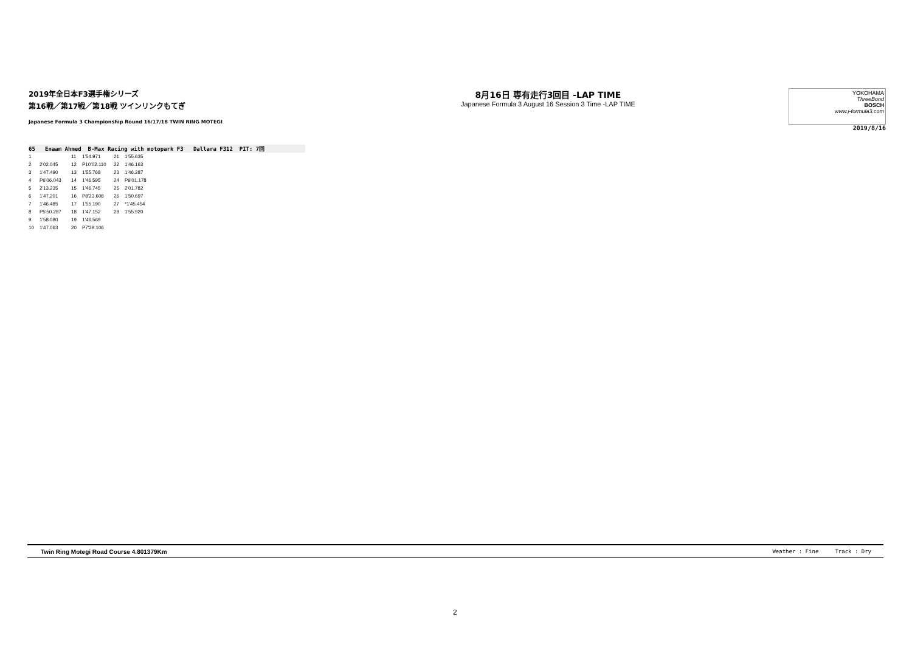2019年全日本F3選手権シリーズ
第16戦／第17戦／第18戦 ツインリンクもてぎ
Japanese Formula 3 Championship Round 16/17/18 TWIN RING MOTEGI
8月16日 専有走行3回目 -LAP TIME
Japanese Formula 3 August 16 Session 3 Time -LAP TIME
YOKOHAMA
ThreeBond
BOSCH
www.j-formula3.com
2019/8/16
65 Enaam Ahmed B-Max Racing with motopark F3 Dallara F312 PIT: 7回
| 1 | | 11 | 1'54.971 | 21 | 1'55.635 |
| 2 | 2'02.045 | 12 | P10'02.110 | 22 | 1'46.163 |
| 3 | 1'47.490 | 13 | 1'55.768 | 23 | 1'46.287 |
| 4 | P6'06.043 | 14 | 1'46.595 | 24 | P9'01.178 |
| 5 | 2'13.235 | 15 | 1'46.745 | 25 | 2'01.782 |
| 6 | 1'47.201 | 16 | P8'23.608 | 26 | 1'50.697 |
| 7 | 1'46.485 | 17 | 1'55.190 | 27 | *1'45.454 |
| 8 | P5'50.287 | 18 | 1'47.152 | 28 | 1'55.920 |
| 9 | 1'58.080 | 19 | 1'46.569 | | |
| 10 | 1'47.063 | 20 | P7'29.106 | | |
Twin Ring Motegi Road Course 4.801379Km Weather : Fine Track : Dry
2